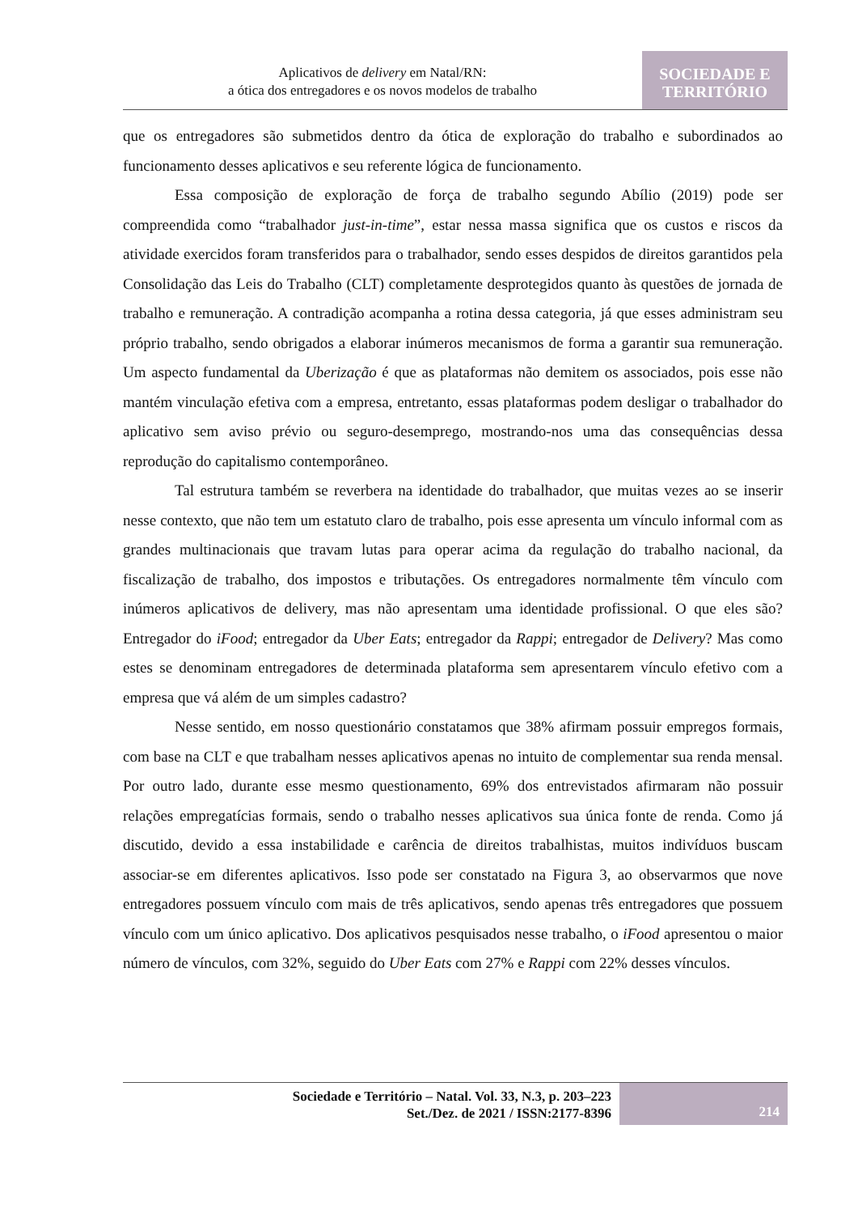Aplicativos de delivery em Natal/RN:
a ótica dos entregadores e os novos modelos de trabalho
SOCIEDADE E
TERRITÓRIO
que os entregadores são submetidos dentro da ótica de exploração do trabalho e subordinados ao funcionamento desses aplicativos e seu referente lógica de funcionamento.
Essa composição de exploração de força de trabalho segundo Abílio (2019) pode ser compreendida como “trabalhador just-in-time”, estar nessa massa significa que os custos e riscos da atividade exercidos foram transferidos para o trabalhador, sendo esses despidos de direitos garantidos pela Consolidação das Leis do Trabalho (CLT) completamente desprotegidos quanto às questões de jornada de trabalho e remuneração. A contradição acompanha a rotina dessa categoria, já que esses administram seu próprio trabalho, sendo obrigados a elaborar inúmeros mecanismos de forma a garantir sua remuneração. Um aspecto fundamental da Uberização é que as plataformas não demitem os associados, pois esse não mantém vinculação efetiva com a empresa, entretanto, essas plataformas podem desligar o trabalhador do aplicativo sem aviso prévio ou seguro-desemprego, mostrando-nos uma das consequências dessa reprodução do capitalismo contemporâneo.
Tal estrutura também se reverbera na identidade do trabalhador, que muitas vezes ao se inserir nesse contexto, que não tem um estatuto claro de trabalho, pois esse apresenta um vínculo informal com as grandes multinacionais que travam lutas para operar acima da regulação do trabalho nacional, da fiscalização de trabalho, dos impostos e tributações. Os entregadores normalmente têm vínculo com inúmeros aplicativos de delivery, mas não apresentam uma identidade profissional. O que eles são? Entregador do iFood; entregador da Uber Eats; entregador da Rappi; entregador de Delivery? Mas como estes se denominam entregadores de determinada plataforma sem apresentarem vínculo efetivo com a empresa que vá além de um simples cadastro?
Nesse sentido, em nosso questionário constatamos que 38% afirmam possuir empregos formais, com base na CLT e que trabalham nesses aplicativos apenas no intuito de complementar sua renda mensal. Por outro lado, durante esse mesmo questionamento, 69% dos entrevistados afirmaram não possuir relações empregatícias formais, sendo o trabalho nesses aplicativos sua única fonte de renda. Como já discutido, devido a essa instabilidade e carência de direitos trabalhistas, muitos indivíduos buscam associar-se em diferentes aplicativos. Isso pode ser constatado na Figura 3, ao observarmos que nove entregadores possuem vínculo com mais de três aplicativos, sendo apenas três entregadores que possuem vínculo com um único aplicativo. Dos aplicativos pesquisados nesse trabalho, o iFood apresentou o maior número de vínculos, com 32%, seguido do Uber Eats com 27% e Rappi com 22% desses vínculos.
Sociedade e Território – Natal. Vol. 33, N.3, p. 203–223
Set./Dez. de 2021 / ISSN:2177-8396
214